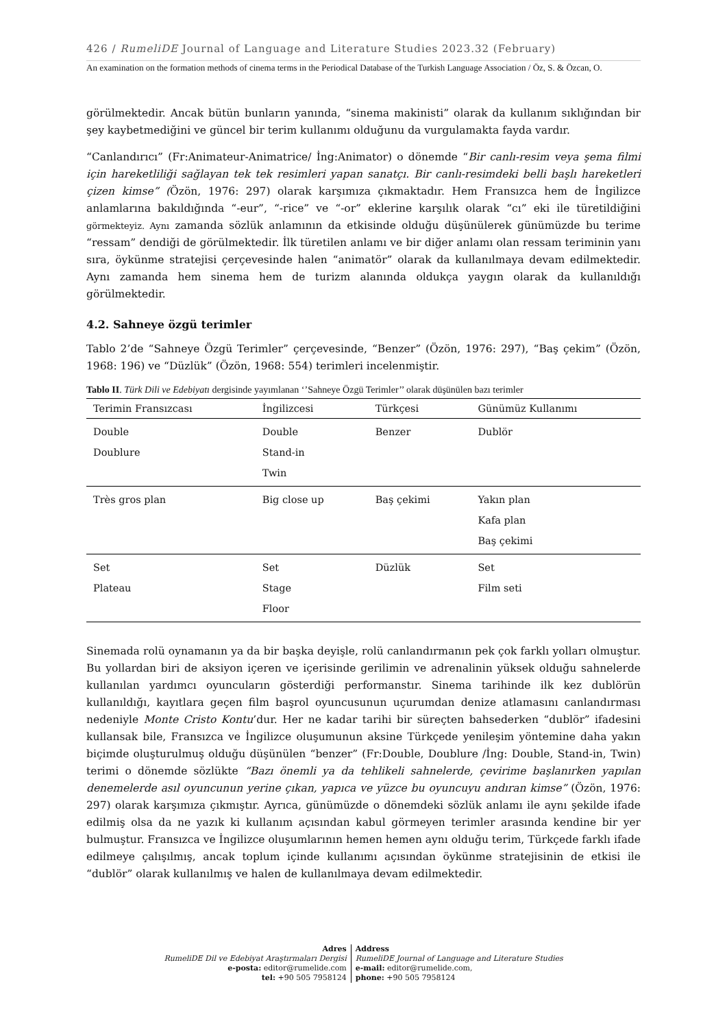426 / RumeliDE Journal of Language and Literature Studies 2023.32 (February)
An examination on the formation methods of cinema terms in the Periodical Database of the Turkish Language Association / Öz, S. & Özcan, O.
görülmektedir. Ancak bütün bunların yanında, “sinema makinisti” olarak da kullanım sıklığından bir şey kaybetmediğini ve güncel bir terim kullanımı olduğunu da vurgulamakta fayda vardır.
“Canlandırıcı” (Fr:Animateur-Animatrice/ İng:Animator) o dönemde “Bir canlı-resim veya şema filmi için hareketliliği sağlayan tek tek resimleri yapan sanatçı. Bir canlı-resimdeki belli başlı hareketleri çizen kimse” (Özön, 1976: 297) olarak karşımıza çıkmaktadır. Hem Fransızca hem de İngilizce anlamlarına bakıldığında “-eur”, “-rice” ve “-or” eklerine karşılık olarak “cı” eki ile türetildiğini görmekteyiz. Aynı zamanda sözlük anlamının da etkisinde olduğu düşünülerek günümüzde bu terime “ressam” dendiği de görülmektedir. İlk türetilen anlamı ve bir diğer anlamı olan ressam teriminin yanı sıra, öykünme stratejisi çerçevesinde halen “animatör” olarak da kullanılmaya devam edilmektedir. Aynı zamanda hem sinema hem de turizm alanında oldukça yaygın olarak da kullanıldığı görülmektedir.
4.2. Sahneye özgü terimler
Tablo 2’de “Sahneye Özgü Terimler” çerçevesinde, “Benzer” (Özön, 1976: 297), “Baş çekim” (Özön, 1968: 196) ve “Düzlük” (Özön, 1968: 554) terimleri incelenmiştir.
Tablo II. Türk Dili ve Edebiyatı dergisinde yayımlanan ‘’Sahneye Özgü Terimler’’ olarak düşünülen bazı terimler
| Terimin Fransızcası | İngilizcesi | Türkçesi | Günümüz Kullanımı |
| --- | --- | --- | --- |
| Double Doublure | Double Stand-in Twin | Benzer | Dublör |
| Très gros plan | Big close up | Baş çekimi | Yakın plan Kafa plan Baş çekimi |
| Set Plateau | Set Stage Floor | Düzlük | Set Film seti |
Sinemada rolü oynamanın ya da bir başka deyişle, rolü canlandırmanın pek çok farklı yolları olmuştur. Bu yollardan biri de aksiyon içeren ve içerisinde gerilimin ve adrenalinin yüksek olduğu sahnelerde kullanılan yardımcı oyuncuların gösterdiği performanstır. Sinema tarihinde ilk kez dublörün kullanıldığı, kayıtlara geçen film başrol oyuncusunun uçurumdan denize atlamasını canlandırması nedeniyle Monte Cristo Kontu’dur. Her ne kadar tarihi bir süreçten bahsederken “dublör” ifadesini kullansak bile, Fransızca ve İngilizce oluşumunun aksine Türkçede yenileşim yöntemine daha yakın biçimde oluşturulmuş olduğu düşünülen “benzer” (Fr:Double, Doublure /İng: Double, Stand-in, Twin) terimi o dönemde sözlükte “Bazı önemli ya da tehlikeli sahnelerde, çevirime başlanırken yapılan denemelerde asıl oyuncunun yerine çıkan, yapıca ve yüzce bu oyuncuyu andıran kimse” (Özön, 1976: 297) olarak karşımıza çıkmıştır. Ayrıca, günümüzde o dönemdeki sözlük anlamı ile aynı şekilde ifade edilmiş olsa da ne yazık ki kullanım açısından kabul görmeyen terimler arasında kendine bir yer bulmuştur. Fransızca ve İngilizce oluşumlarının hemen hemen aynı olduğu terim, Türkçede farklı ifade edilmeye çalışılmış, ancak toplum içinde kullanımı açısından öykünme stratejisinin de etkisi ile “dublör” olarak kullanılmış ve halen de kullanılmaya devam edilmektedir.
Adres
RumeliDE Dil ve Edebiyat Araştırmaları Dergisi
e-posta: editor@rumelide.com
tel: +90 505 7958124
Address
RumeliDE Journal of Language and Literature Studies
e-mail: editor@rumelide.com,
phone: +90 505 7958124